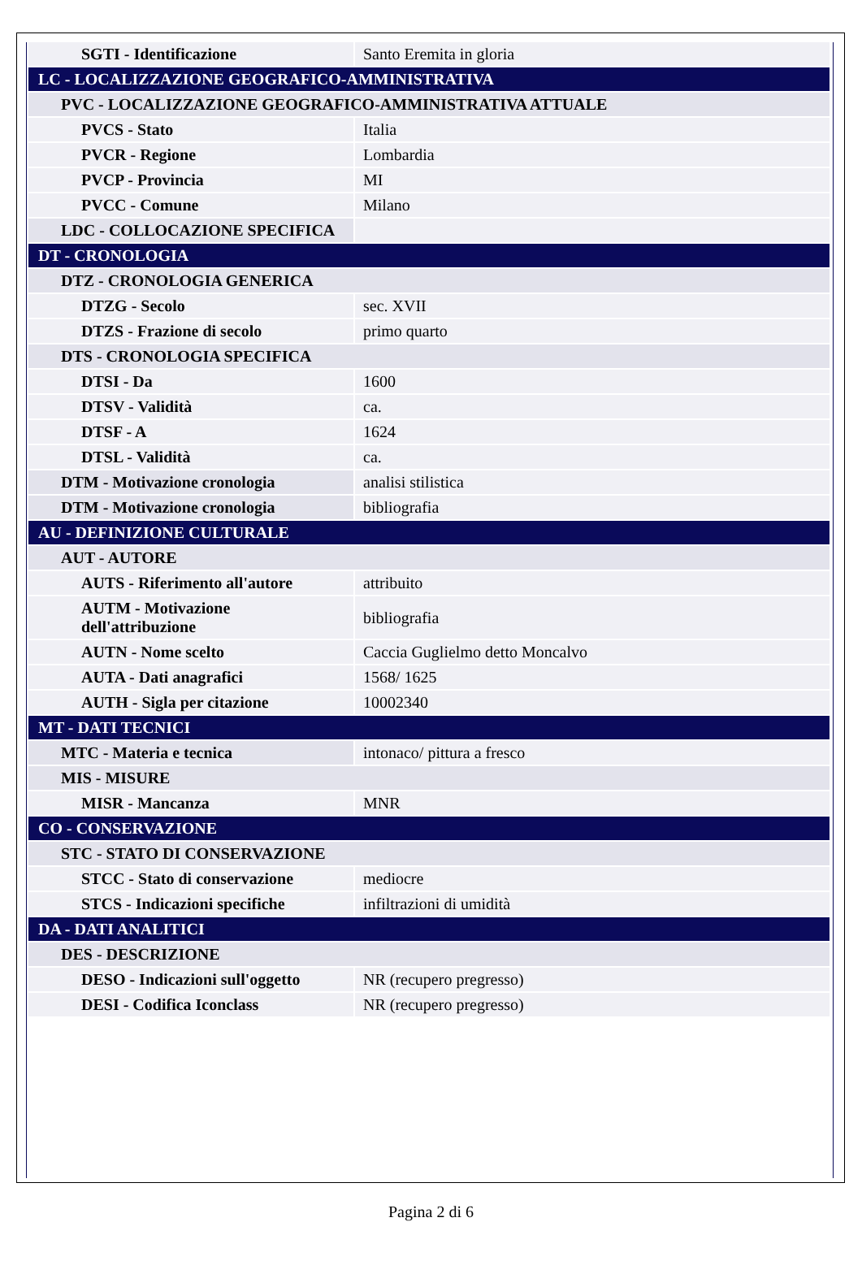| SGTI - Identificazione | Santo Eremita in gloria |
| LC - LOCALIZZAZIONE GEOGRAFICO-AMMINISTRATIVA | |
| PVC - LOCALIZZAZIONE GEOGRAFICO-AMMINISTRATIVA ATTUALE | |
| PVCS - Stato | Italia |
| PVCR - Regione | Lombardia |
| PVCP - Provincia | MI |
| PVCC - Comune | Milano |
| LDC - COLLOCAZIONE SPECIFICA | |
| DT - CRONOLOGIA | |
| DTZ - CRONOLOGIA GENERICA | |
| DTZG - Secolo | sec. XVII |
| DTZS - Frazione di secolo | primo quarto |
| DTS - CRONOLOGIA SPECIFICA | |
| DTSI - Da | 1600 |
| DTSV - Validità | ca. |
| DTSF - A | 1624 |
| DTSL - Validità | ca. |
| DTM - Motivazione cronologia | analisi stilistica |
| DTM - Motivazione cronologia | bibliografia |
| AU - DEFINIZIONE CULTURALE | |
| AUT - AUTORE | |
| AUTS - Riferimento all'autore | attribuito |
| AUTM - Motivazione dell'attribuzione | bibliografia |
| AUTN - Nome scelto | Caccia Guglielmo detto Moncalvo |
| AUTA - Dati anagrafici | 1568/ 1625 |
| AUTH - Sigla per citazione | 10002340 |
| MT - DATI TECNICI | |
| MTC - Materia e tecnica | intonaco/ pittura a fresco |
| MIS - MISURE | |
| MISR - Mancanza | MNR |
| CO - CONSERVAZIONE | |
| STC - STATO DI CONSERVAZIONE | |
| STCC - Stato di conservazione | mediocre |
| STCS - Indicazioni specifiche | infiltrazioni di umidità |
| DA - DATI ANALITICI | |
| DES - DESCRIZIONE | |
| DESO - Indicazioni sull'oggetto | NR (recupero pregresso) |
| DESI - Codifica Iconclass | NR (recupero pregresso) |
Pagina 2 di 6